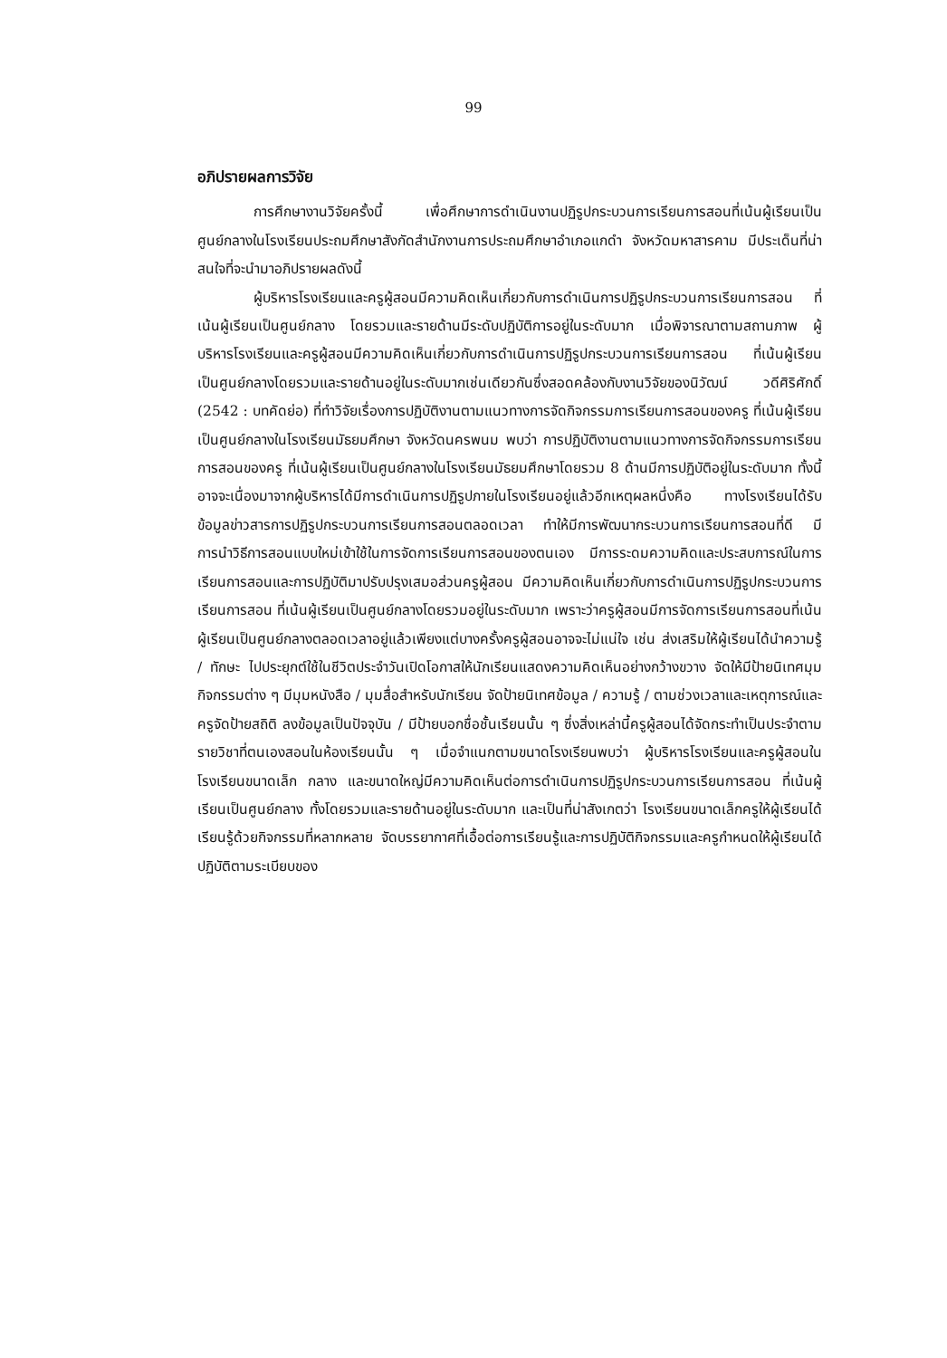99
อภิปรายผลการวิจัย
การศึกษางานวิจัยครั้งนี้ เพื่อศึกษาการดำเนินงานปฏิรูปกระบวนการเรียนการสอนที่เน้นผู้เรียนเป็นศูนย์กลางในโรงเรียนประถมศึกษาสังกัดสำนักงานการประถมศึกษาอำเภอแกดำ จังหวัดมหาสารคาม มีประเด็นที่น่าสนใจที่จะนำมาอภิปรายผลดังนี้
ผู้บริหารโรงเรียนและครูผู้สอนมีความคิดเห็นเกี่ยวกับการดำเนินการปฏิรูปกระบวนการเรียนการสอน ที่เน้นผู้เรียนเป็นศูนย์กลาง โดยรวมและรายด้านมีระดับปฏิบัติการอยู่ในระดับมาก เมื่อพิจารณาตามสถานภาพ ผู้บริหารโรงเรียนและครูผู้สอนมีความคิดเห็นเกี่ยวกับการดำเนินการปฏิรูปกระบวนการเรียนการสอน ที่เน้นผู้เรียนเป็นศูนย์กลางโดยรวมและรายด้านอยู่ในระดับมากเช่นเดียวกันซึ่งสอดคล้องกับงานวิจัยของนิวัฒน์ วดีศิริศักดิ์ (2542 : บทคัดย่อ) ที่ทำวิจัยเรื่องการปฏิบัติงานตามแนวทางการจัดกิจกรรมการเรียนการสอนของครู ที่เน้นผู้เรียนเป็นศูนย์กลางในโรงเรียนมัธยมศึกษา จังหวัดนครพนม พบว่า การปฏิบัติงานตามแนวทางการจัดกิจกรรมการเรียนการสอนของครู ที่เน้นผู้เรียนเป็นศูนย์กลางในโรงเรียนมัธยมศึกษาโดยรวม 8 ด้านมีการปฏิบัติอยู่ในระดับมาก ทั้งนี้อาจจะเนื่องมาจากผู้บริหารได้มีการดำเนินการปฏิรูปภายในโรงเรียนอยู่แล้วอีกเหตุผลหนึ่งคือ ทางโรงเรียนได้รับข้อมูลข่าวสารการปฏิรูปกระบวนการเรียนการสอนตลอดเวลา ทำให้มีการพัฒนากระบวนการเรียนการสอนที่ดี มีการนำวิธีการสอนแบบใหม่เข้าใช้ในการจัดการเรียนการสอนของตนเอง มีการระดมความคิดและประสบการณ์ในการเรียนการสอนและการปฏิบัติมาปรับปรุงเสมอส่วนครูผู้สอน มีความคิดเห็นเกี่ยวกับการดำเนินการปฏิรูปกระบวนการเรียนการสอน ที่เน้นผู้เรียนเป็นศูนย์กลางโดยรวมอยู่ในระดับมาก เพราะว่าครูผู้สอนมีการจัดการเรียนการสอนที่เน้นผู้เรียนเป็นศูนย์กลางตลอดเวลาอยู่แล้วเพียงแต่บางครั้งครูผู้สอนอาจจะไม่แน่ใจ เช่น ส่งเสริมให้ผู้เรียนได้นำความรู้ / ทักษะ ไปประยุกต์ใช้ในชีวิตประจำวันเปิดโอกาสให้นักเรียนแสดงความคิดเห็นอย่างกว้างขวาง จัดให้มีป้ายนิเทศมุมกิจกรรมต่าง ๆ มีมุมหนังสือ / มุมสื่อสำหรับนักเรียน จัดป้ายนิเทศข้อมูล / ความรู้ / ตามช่วงเวลาและเหตุการณ์และครูจัดป้ายสถิติ ลงข้อมูลเป็นปัจจุบัน / มีป้ายบอกชื่อชั้นเรียนนั้น ๆ ซึ่งสิ่งเหล่านี้ครูผู้สอนได้จัดกระทำเป็นประจำตามรายวิชาที่ตนเองสอนในห้องเรียนนั้น ๆ เมื่อจำแนกตามขนาดโรงเรียนพบว่า ผู้บริหารโรงเรียนและครูผู้สอนในโรงเรียนขนาดเล็ก กลาง และขนาดใหญ่มีความคิดเห็นต่อการดำเนินการปฏิรูปกระบวนการเรียนการสอน ที่เน้นผู้เรียนเป็นศูนย์กลาง ทั้งโดยรวมและรายด้านอยู่ในระดับมาก และเป็นที่น่าสังเกตว่า โรงเรียนขนาดเล็กครูให้ผู้เรียนได้เรียนรู้ด้วยกิจกรรมที่หลากหลาย จัดบรรยากาศที่เอื้อต่อการเรียนรู้และการปฏิบัติกิจกรรมและครูกำหนดให้ผู้เรียนได้ปฏิบัติตามระเบียบของ